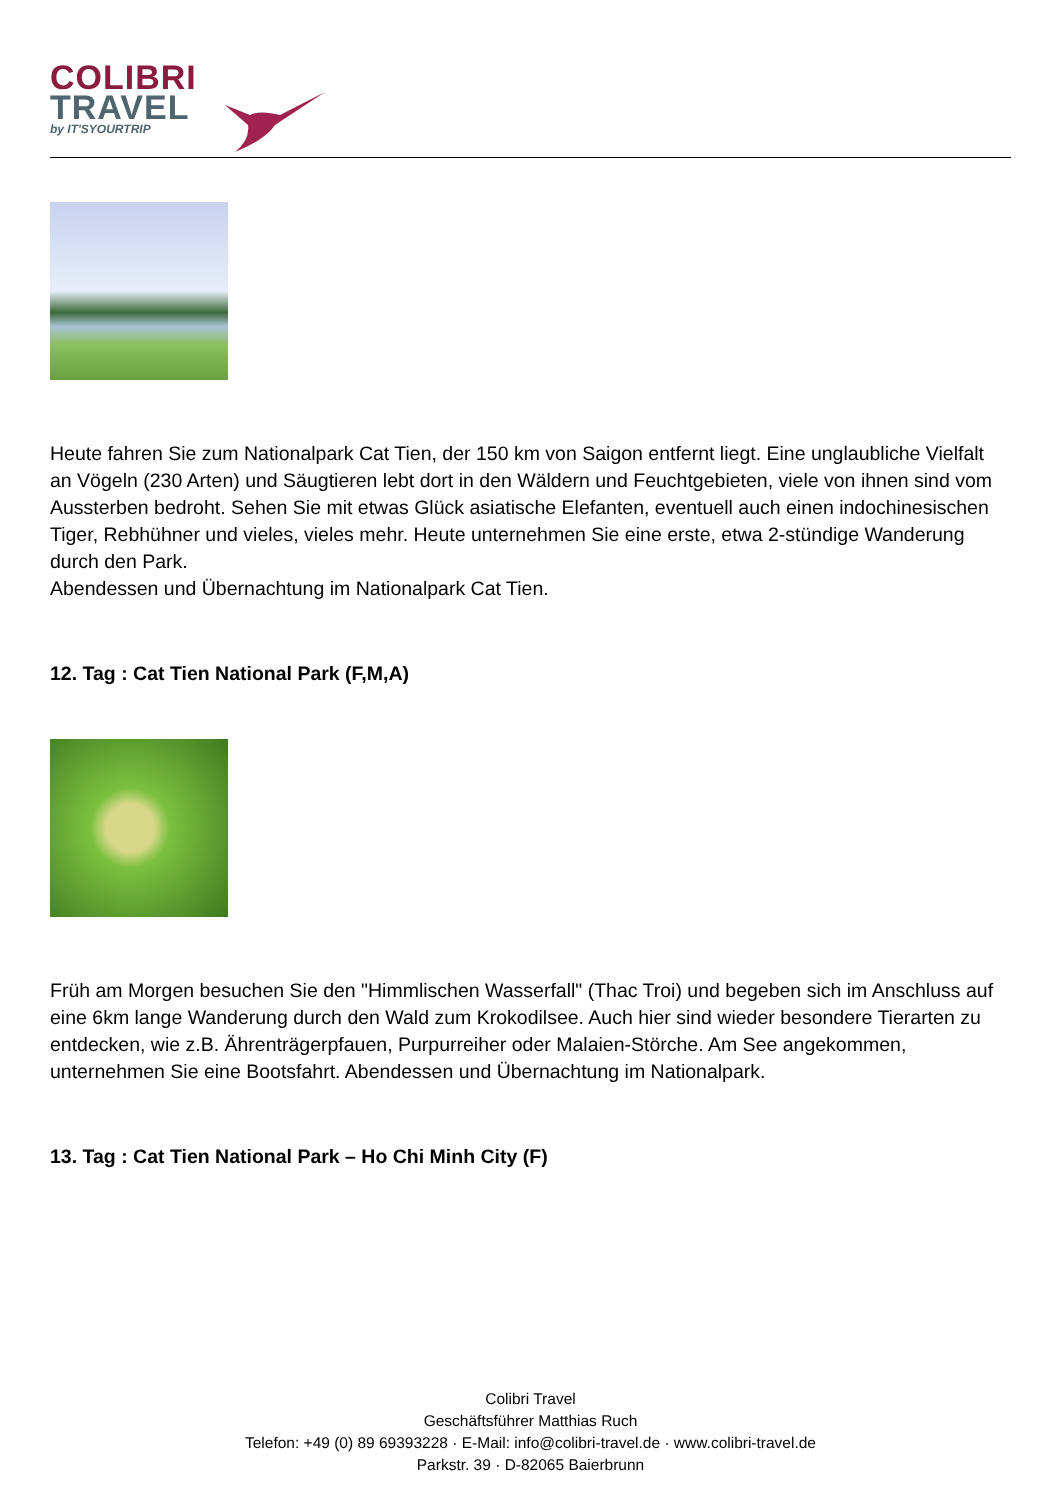COLIBRI
TRAVEL
by IT'SYOURTRIP
Heute fahren Sie zum Nationalpark Cat Tien, der 150 km von Saigon entfernt liegt. Eine unglaubliche Vielfalt an Vögeln (230 Arten) und Säugtieren lebt dort in den Wäldern und Feuchtgebieten, viele von ihnen sind vom Aussterben bedroht. Sehen Sie mit etwas Glück asiatische Elefanten, eventuell auch einen indochinesischen Tiger, Rebhühner und vieles, vieles mehr. Heute unternehmen Sie eine erste, etwa 2-stündige Wanderung durch den Park.
Abendessen und Übernachtung im Nationalpark Cat Tien.
12. Tag : Cat Tien National Park (F,M,A)
Früh am Morgen besuchen Sie den "Himmlischen Wasserfall" (Thac Troi) und begeben sich im Anschluss auf eine 6km lange Wanderung durch den Wald zum Krokodilsee. Auch hier sind wieder besondere Tierarten zu entdecken, wie z.B. Ährenträgerpfauen, Purpurreiher oder Malaien-Störche. Am See angekommen, unternehmen Sie eine Bootsfahrt. Abendessen und Übernachtung im Nationalpark.
13. Tag : Cat Tien National Park – Ho Chi Minh City (F)
Colibri Travel
Geschäftsführer Matthias Ruch
Telefon: +49 (0) 89 69393228 · E-Mail: info@colibri-travel.de · www.colibri-travel.de
Parkstr. 39 · D-82065 Baierbrunn